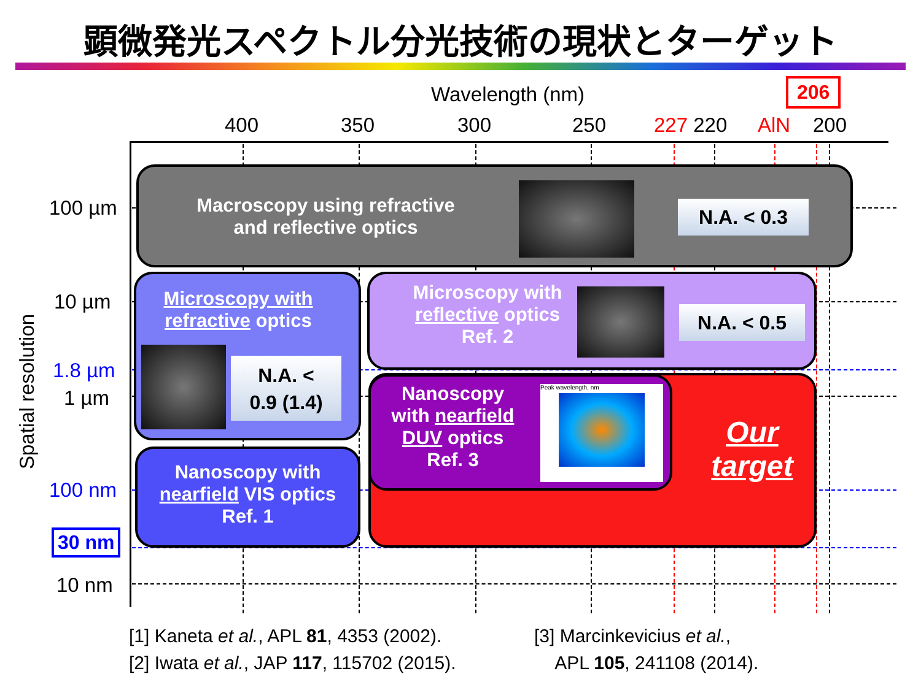顕微発光スペクトル分光技術の現状とターゲット
Wavelength (nm) 206
400 350 300 250 227 220 AlN 200
100 µm
10 µm
1.8 µm
1 µm
100 nm
30 nm
10 nm
Spatial resolution
Macroscopy using refractive
and reflective optics
N.A. < 0.3
Microscopy with
refractive optics
N.A. <
0.9 (1.4)
Microscopy with
reflective optics
Ref. 2
N.A. < 0.5
Nanoscopy with
nearfield VIS optics
Ref. 1
Our
target
Nanoscopy
with nearfield
DUV optics
Ref. 3
Peak wavelength, nm
[1] Kaneta et al., APL 81, 4353 (2002).
[2] Iwata et al., JAP 117, 115702 (2015).
[3] Marcinkevicius et al.,
APL 105, 241108 (2014).